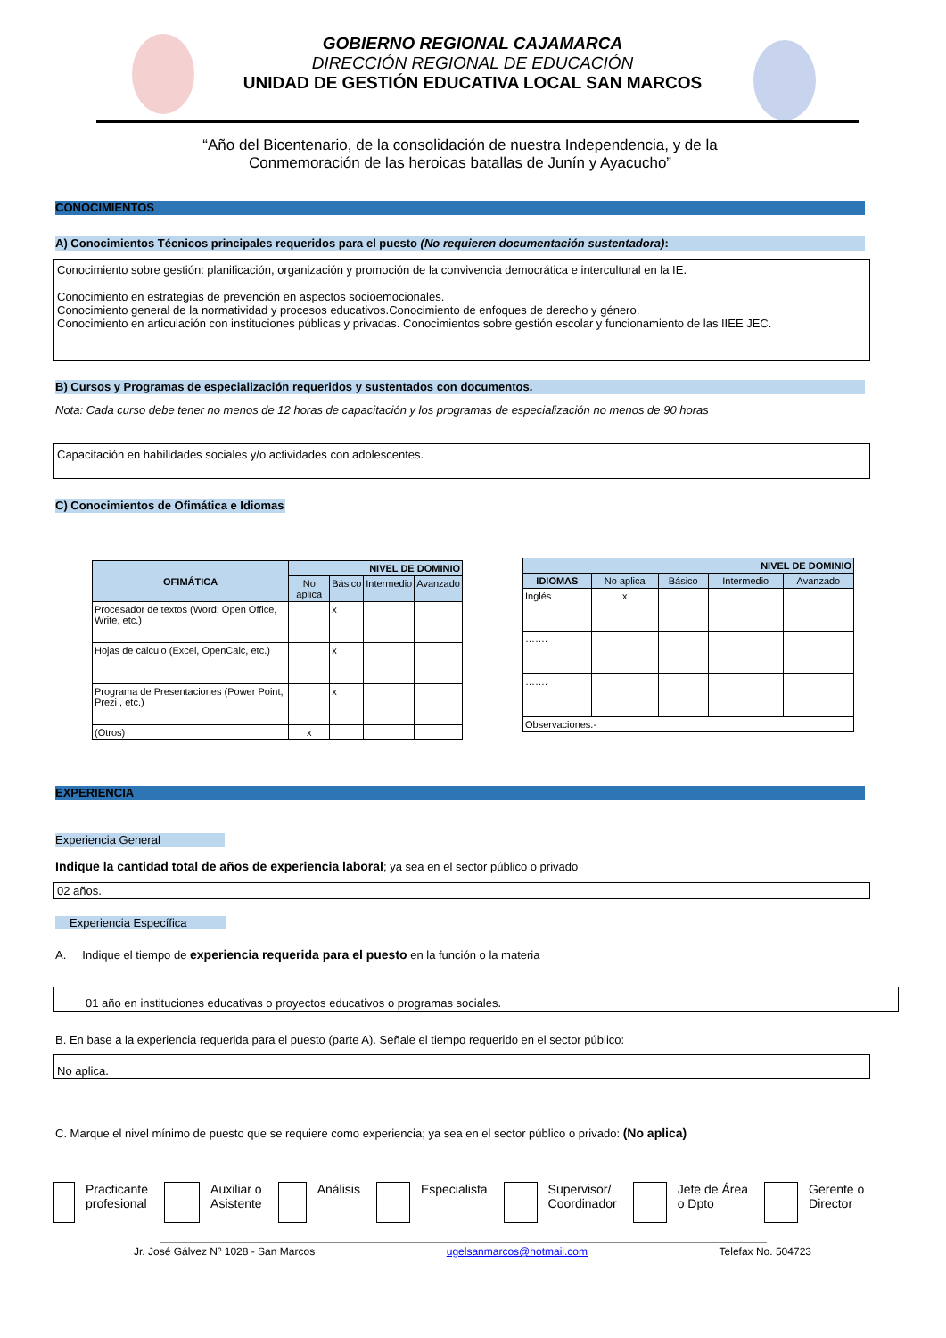GOBIERNO REGIONAL CAJAMARCA
DIRECCIÓN REGIONAL DE EDUCACIÓN
UNIDAD DE GESTIÓN EDUCATIVA LOCAL SAN MARCOS
“Año del Bicentenario, de la consolidación de nuestra Independencia, y de la
Conmemoración de las heroicas batallas de Junín y Ayacucho”
CONOCIMIENTOS
A) Conocimientos Técnicos principales requeridos para el puesto (No requieren documentación sustentadora):
Conocimiento sobre gestión: planificación, organización y promoción de la convivencia democrática e intercultural en la IE.
Conocimiento en estrategias de prevención en aspectos socioemocionales.
Conocimiento general de la normatividad y procesos educativos.Conocimiento de enfoques de derecho y género.
Conocimiento en articulación con instituciones públicas y privadas. Conocimientos sobre gestión escolar y funcionamiento de las IIEE JEC.
B) Cursos y Programas de especialización requeridos y sustentados con documentos.
Nota: Cada curso debe tener no menos de 12 horas de capacitación y los programas de especialización no menos de 90 horas
Capacitación en habilidades sociales y/o actividades con adolescentes.
C) Conocimientos de Ofimática e Idiomas
| OFIMÁTICA | NIVEL DE DOMINIO | | | |
| --- | --- | --- | --- | --- |
| | No aplica | Básico | Intermedio | Avanzado |
| Procesador de textos (Word; Open Office, Write, etc.) | | x | | |
| Hojas de cálculo (Excel, OpenCalc, etc.) | | x | | |
| Programa de Presentaciones (Power Point, Prezi , etc.) | | x | | |
| (Otros) | x | | | |
| NIVEL DE DOMINIO | | | | |
| --- | --- | --- | --- | --- |
| IDIOMAS | No aplica | Básico | Intermedio | Avanzado |
| Inglés | x | | | |
| ……. | | | | |
| ……. | | | | |
| Observaciones.- | | | | |
EXPERIENCIA
Experiencia General
Indique la cantidad total de años de experiencia laboral; ya sea en el sector público o privado
02 años.
Experiencia Específica
A. Indique el tiempo de experiencia requerida para el puesto en la función o la materia
01 año en instituciones educativas o proyectos educativos o programas sociales.
B. En base a la experiencia requerida para el puesto (parte A). Señale el tiempo requerido en el sector público:
No aplica.
C. Marque el nivel mínimo de puesto que se requiere como experiencia; ya sea en el sector público o privado: (No aplica)
Practicante
profesional
Auxiliar o
Asistente
Análisis Especialista Supervisor/
Coordinador
Jefe de Área
o Dpto
Gerente o
Director
Jr. José Gálvez Nº 1028 - San Marcos ugelsanmarcos@hotmail.com Telefax No. 504723